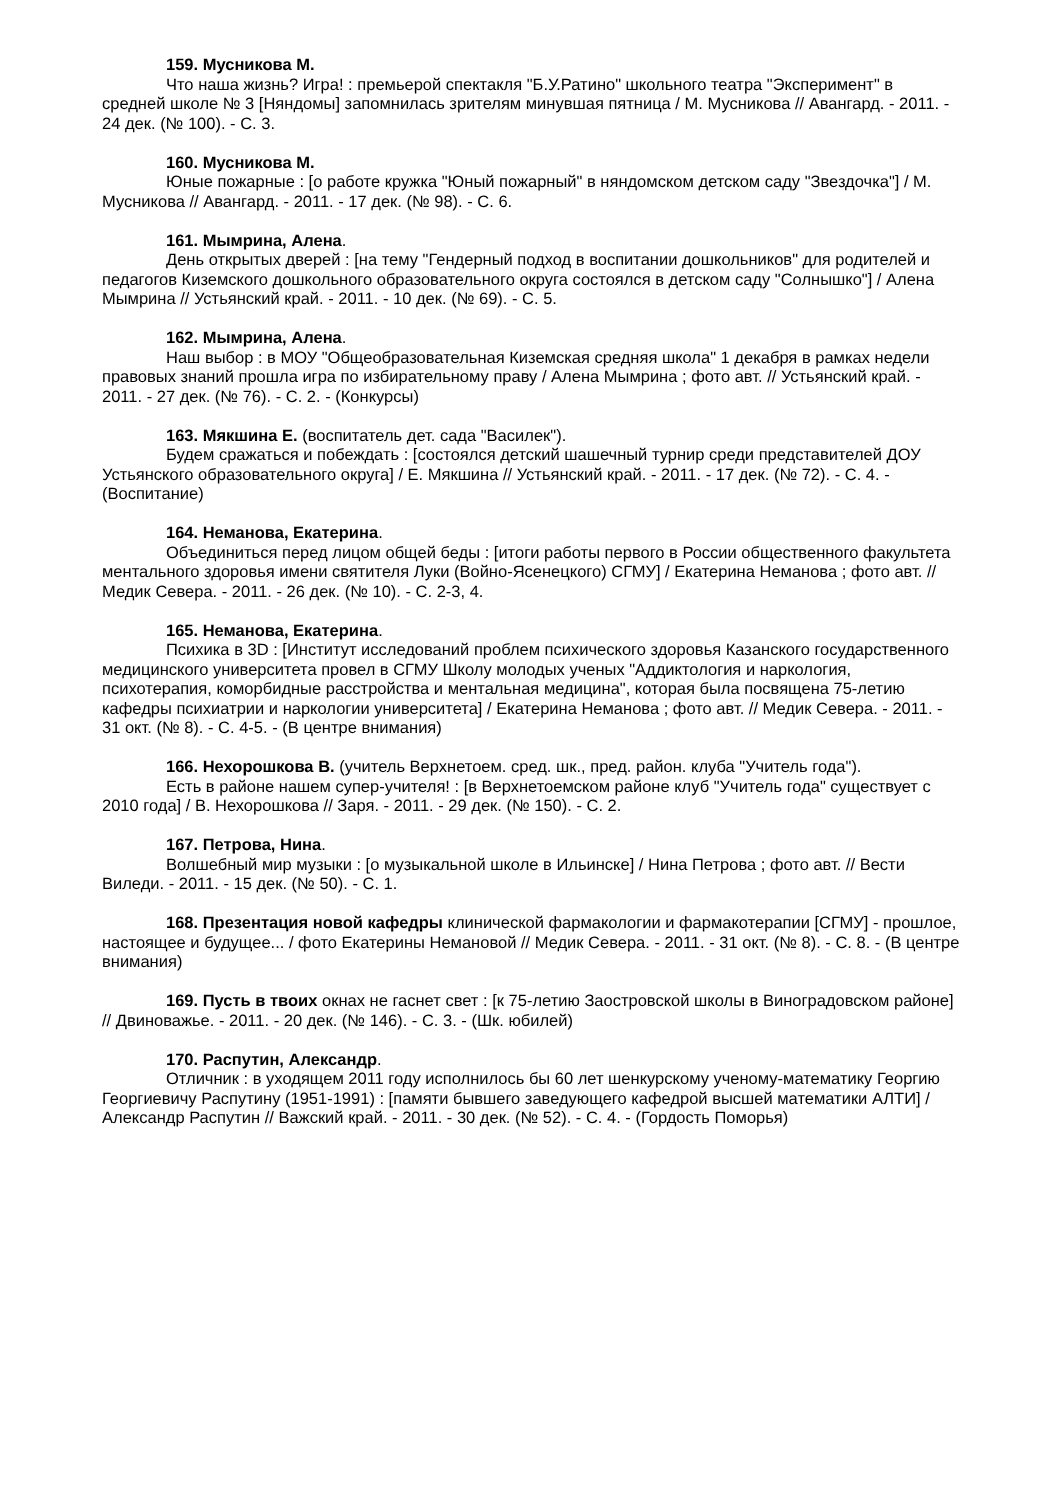159. Мусникова М.
Что наша жизнь? Игра! : премьерой спектакля "Б.У.Ратино" школьного театра "Эксперимент" в средней школе № 3 [Няндомы] запомнилась зрителям минувшая пятница / М. Мусникова // Авангард. - 2011. - 24 дек. (№ 100). - С. 3.
160. Мусникова М.
Юные пожарные : [о работе кружка "Юный пожарный" в няндомском детском саду "Звездочка"] / М. Мусникова // Авангард. - 2011. - 17 дек. (№ 98). - С. 6.
161. Мымрина, Алена.
День открытых дверей : [на тему "Гендерный подход в воспитании дошкольников" для родителей и педагогов Киземского дошкольного образовательного округа состоялся в детском саду "Солнышко"] / Алена Мымрина // Устьянский край. - 2011. - 10 дек. (№ 69). - С. 5.
162. Мымрина, Алена.
Наш выбор : в МОУ "Общеобразовательная Киземская средняя школа" 1 декабря в рамках недели правовых знаний прошла игра по избирательному праву / Алена Мымрина ; фото авт. // Устьянский край. - 2011. - 27 дек. (№ 76). - С. 2. - (Конкурсы)
163. Мякшина Е. (воспитатель дет. сада "Василек").
Будем сражаться и побеждать : [состоялся детский шашечный турнир среди представителей ДОУ Устьянского образовательного округа] / Е. Мякшина // Устьянский край. - 2011. - 17 дек. (№ 72). - С. 4. - (Воспитание)
164. Неманова, Екатерина.
Объединиться перед лицом общей беды : [итоги работы первого в России общественного факультета ментального здоровья имени святителя Луки (Войно-Ясенецкого) СГМУ] / Екатерина Неманова ; фото авт. // Медик Севера. - 2011. - 26 дек. (№ 10). - С. 2-3, 4.
165. Неманова, Екатерина.
Психика в 3D : [Институт исследований проблем психического здоровья Казанского государственного медицинского университета провел в СГМУ Школу молодых ученых "Аддиктология и наркология, психотерапия, коморбидные расстройства и ментальная медицина", которая была посвящена 75-летию кафедры психиатрии и наркологии университета] / Екатерина Неманова ; фото авт. // Медик Севера. - 2011. - 31 окт. (№ 8). - С. 4-5. - (В центре внимания)
166. Нехорошкова В. (учитель Верхнетоем. сред. шк., пред. район. клуба "Учитель года").
Есть в районе нашем супер-учителя! : [в Верхнетоемском районе клуб "Учитель года" существует с 2010 года] / В. Нехорошкова // Заря. - 2011. - 29 дек. (№ 150). - С. 2.
167. Петрова, Нина.
Волшебный мир музыки : [о музыкальной школе в Ильинске] / Нина Петрова ; фото авт. // Вести Виледи. - 2011. - 15 дек. (№ 50). - С. 1.
168. Презентация новой кафедры клинической фармакологии и фармакотерапии [СГМУ] - прошлое, настоящее и будущее... / фото Екатерины Немановой // Медик Севера. - 2011. - 31 окт. (№ 8). - С. 8. - (В центре внимания)
169. Пусть в твоих окнах не гаснет свет : [к 75-летию Заостровской школы в Виноградовском районе] // Двиноважье. - 2011. - 20 дек. (№ 146). - С. 3. - (Шк. юбилей)
170. Распутин, Александр.
Отличник : в уходящем 2011 году исполнилось бы 60 лет шенкурскому ученому-математику Георгию Георгиевичу Распутину (1951-1991) : [памяти бывшего заведующего кафедрой высшей математики АЛТИ] / Александр Распутин // Важский край. - 2011. - 30 дек. (№ 52). - С. 4. - (Гордость Поморья)